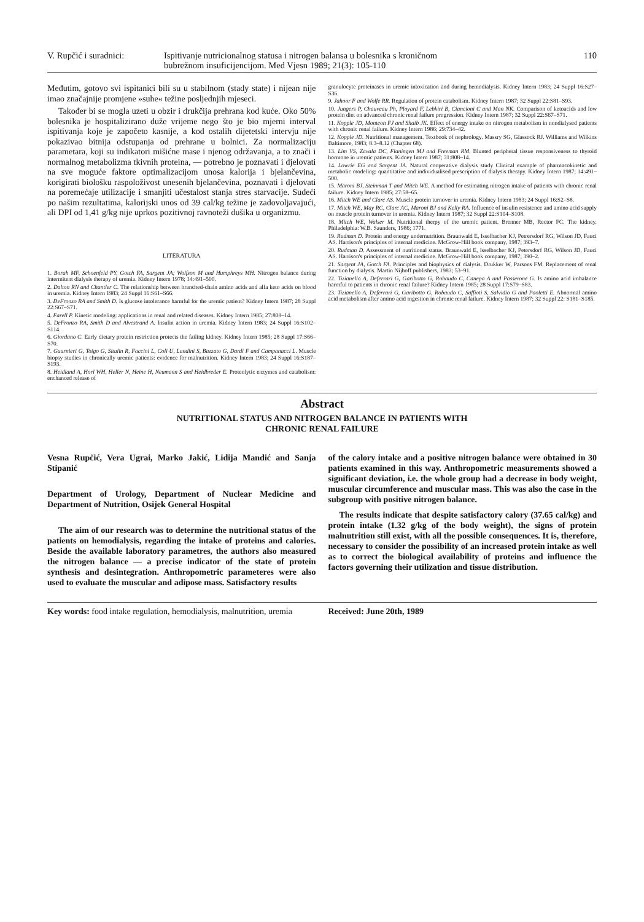V. Rupčić i suradnici:
Ispitivanje nutricionalnog statusa i nitrogen balansa u bolesnika s kroničnom bubrežnom insuficijencijom. Med Vjesn 1989; 21(3): 105-110
110
Međutim, gotovo svi ispitanici bili su u stabilnom (stady state) i nijean nije imao značajnije promjene »suhe« težine posljednjih mjeseci.
Također bi se mogla uzeti u obzir i drukčija prehrana kod kuće. Oko 50% bolesnika je hospitaliziranо duže vrijeme nego što je bio mjerni interval ispitivanja koje je započeto kasnije, a kod ostalih dijetetski intervju nije pokazivao bitnija odstupanja od prehrane u bolnici. Za normalizaciju parametara, koji su indikatori mišićne mase i njenog održavanja, a to znači i normalnog metabolizma tkivnih proteina, — potrebno je poznavati i djelovati na sve moguće faktore optimalizacijom unosa kalorija i bjelančevina, korigirati biološku raspoloživost unesenih bjelančevina, poznavati i djelovati na poremećaje utilizacije i smanjiti učestalost stanja stres starvacije. Sudeći po našim rezultatima, kalorijski unos od 39 cal/kg težine je zadovoljavajući, ali DPI od 1,41 g/kg nije uprkos pozitivnoj ravnoteži dušika u organizmu.
LITERATURA
1. Borah MF, Schoenfeld PY, Gotch FA, Sargent JA; Wolfson M and Humphreys MH. Nitrogen balance during intermitent dialysis therapy of uremia. Kidney Intern 1978; 14:491–500.
2. Dalton RN and Chantler C. The relationship between branched-chain amino acids and alfa keto acids on blood in uremia. Kidney Intern 1983; 24 Suppl 16:S61–S66.
3. DeFronzo RA and Smith D. Is glucose intolerance harmful for the uremic patient? Kidney Intern 1987; 28 Suppl 22:S67–S71.
4. Farell P. Kinetic modeling: applications in renal and related diseases. Kidney Intern 1985; 27:808–14.
5. DeFronzo RA, Smith D and Alvestrand A. Insulin action in uremia. Kidney Intern 1983; 24 Suppl 16:S102–S114.
6. Giordano C. Early dietary protein restriction protects the failing kidney. Kidney Intern 1985; 28 Suppl 17:S66–S70.
7. Guarnieri G, Toigo G, Situlin R, Faccini L, Coli U, Landini S, Bazzato G, Dardi F and Campanacci L. Muscle biopsy studies in chronically uremic patients: evidence for malnutrition. Kidney Intern 1983; 24 Suppl 16:S187–S193.
8. Heidland A, Horl WH, Heller N, Heine H, Neumann S and Heidbreder E. Proteolytic enzymes and catabolism: enchanced release of
granulocyte proteinases in uremic intoxication and during hemodialysis. Kidney Intern 1983; 24 Suppl 16:S27–S36.
9. Jahoor F and Wolfe RR. Regulation of protein catabolism. Kidney Intern 1987; 32 Suppl 22:S81–S93.
10. Jungers P, Chauveau Ph, Ployard F, Lebkiri B, Ciancioni C and Man NK. Comparison of ketoacids and low protein diet on advanced chronic renal failure progression. Kidney Intern 1987; 32 Suppl 22:S67–S71.
11. Kopple JD, Monteon FJ and Shaib JK. Effect of energy intake on nitrogen metabolism in nondialysed patients with chronic renal failure. Kidney Intern 1986; 29:734–42.
12. Kopple JD. Nutritional management. Textbook of nephrology. Massry SG, Glassock RJ. Williams and Wilkins Baltimore, 1983; 8.3–8.12 (Chapter 68).
13. Lim VS, Zavala DC, Flaningen MJ and Freeman RM. Blunted peripheral tissue responsiveness to thyroid hormone in uremic patients. Kidney Intern 1987; 31:808–14.
14. Lowrie EG and Sargent JA. Natural cooperative dialysis study Clinical example of pharmacokinetic and metabolic modeling: quantitative and individualised prescription of dialysis therapy. Kidney Intern 1987; 14:491–500.
15. Maroni BJ, Steinman T and Mitch WE. A method for estimating nitrogen intake of patients with chronic renal failure. Kidney Intern 1985; 27:58–65.
16. Mitch WE and Clarc AS. Muscle protein turnover in uremia. Kidney Intern 1983; 24 Suppl 16:S2–S8.
17. Mitch WE, May RC, Clarc AC, Maroni BJ and Kelly RA. Influence of insulin resistence and amino acid supply on muscle protein turnover in uremia. Kidney Intern 1987; 32 Suppl 22:S104–S108.
18. Mitch WE, Walser M. Nutritional therpy of the uremic patient. Brenner MB, Rector FC. The kidney. Philadelphia: W.B. Saunders, 1986; 1771.
19. Rudman D. Protein and energy undernutrition. Braunwald E, Isselbacher KJ, Petrersdorf RG, Wilson JD, Fauci AS. Harrison's principles of internal medicine. McGrow-Hill book company, 1987; 393–7.
20. Rudman D. Assessment of nutritional status. Braunwald E, Isselbacher KJ, Petersdorf RG, Wilson JD, Fauci AS. Harrison's principles of internal medicine. McGrow-Hill book company, 1987; 390–2.
21. Sargent JA, Gotch FA. Principles and biophysics of dialysis. Drukker W, Parsons FM. Replacement of renal function by dialysis. Martin Nijhoff publishers, 1983; 53–91.
22. Tizianello A, Deferrari G, Garibotto G, Robaudo C, Canepa A and Passerone G. Is amino acid imbalance harmful to patients in chronic renal failure? Kidney Intern 1985; 28 Suppl 17:S79–S83.
23. Tizianello A, Deferrari G, Garibotto G, Robaudo C, Saffioti S, Salvidio G and Paoletti E. Abnormal amino acid metabolism after amino acid ingestion in chronic renal failure. Kidney Intern 1987; 32 Suppl 22: S181–S185.
Abstract
NUTRITIONAL STATUS AND NITROGEN BALANCE IN PATIENTS WITH
CHRONIC RENAL FAILURE
Vesna Rupčić, Vera Ugrai, Marko Jakić, Lidija Mandić and Sanja Stipanić
Department of Urology, Department of Nuclear Medicine and Department of Nutrition, Osijek General Hospital
The aim of our research was to determine the nutritional status of the patients on hemodialysis, regarding the intake of proteins and calories. Beside the available laboratory parametres, the authors also measured the nitrogen balance — a precise indicator of the state of protein synthesis and desintegration. Anthropometric parameteres were also used to evaluate the muscular and adipose mass. Satisfactory results
of the calory intake and a positive nitrogen balance were obtained in 30 patients examined in this way. Anthropometric measurements showed a significant deviation, i.e. the whole group had a decrease in body weight, muscular circumference and muscular mass. This was also the case in the subgroup with positive nitrogen balance.
The results indicate that despite satisfactory calory (37.65 cal/kg) and protein intake (1.32 g/kg of the body weight), the signs of protein malnutrition still exist, with all the possible consequences. It is, therefore, necessary to consider the possibility of an increased protein intake as well as to correct the biological availability of proteins and influence the factors governing their utilization and tissue distribution.
Key words: food intake regulation, hemodialysis, malnutrition, uremia
Received: June 20th, 1989